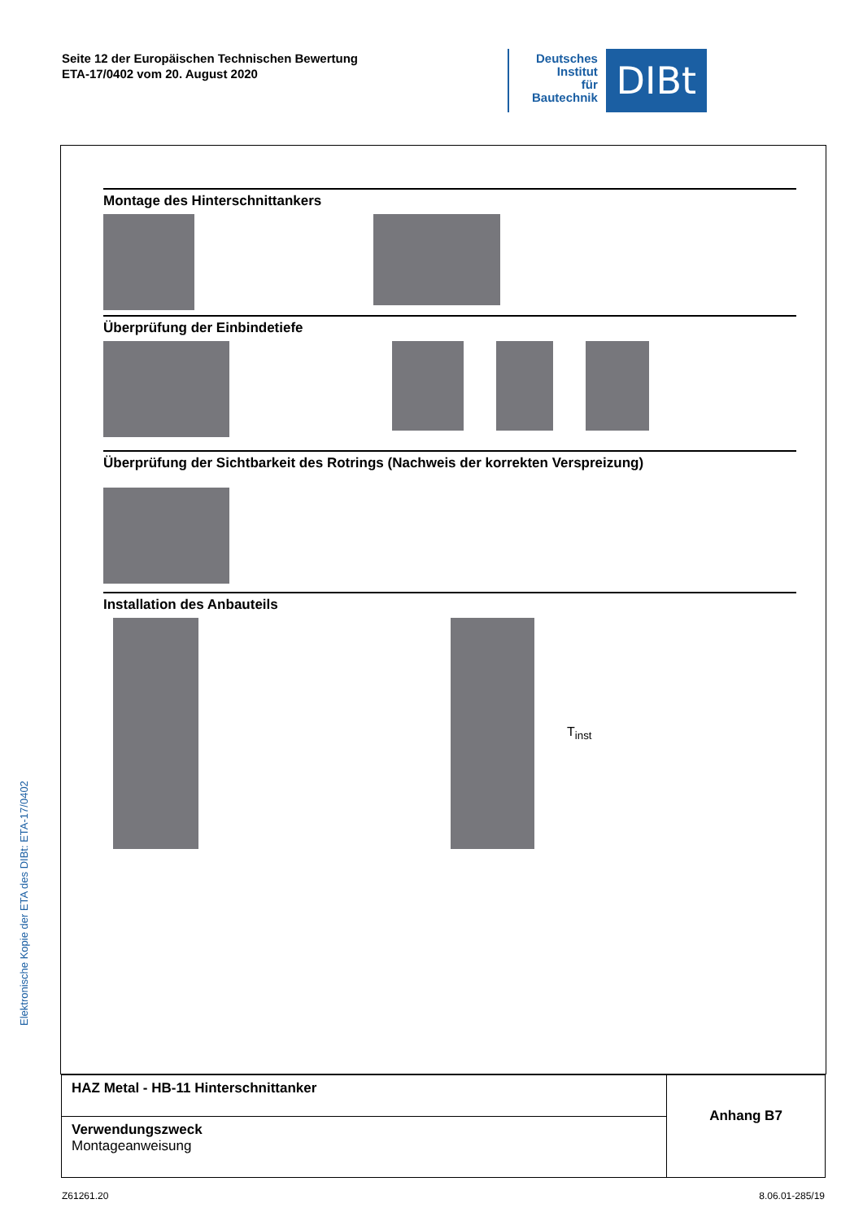Seite 12 der Europäischen Technischen Bewertung
ETA-17/0402 vom 20. August 2020
Deutsches
Institut
für
Bautechnik
DIBt
Elektronische Kopie der ETA des DIBt: ETA-17/0402
Montage des Hinterschnittankers
Überprüfung der Einbindetiefe
Überprüfung der Sichtbarkeit des Rotrings (Nachweis der korrekten Verspreizung)
Installation des Anbauteils
T<sub>inst</sub>
| HAZ Metal - HB-11 Hinterschnittanker | Anhang B7 |
| Verwendungszweck Montageanweisung | |
Z61261.20 8.06.01-285/19